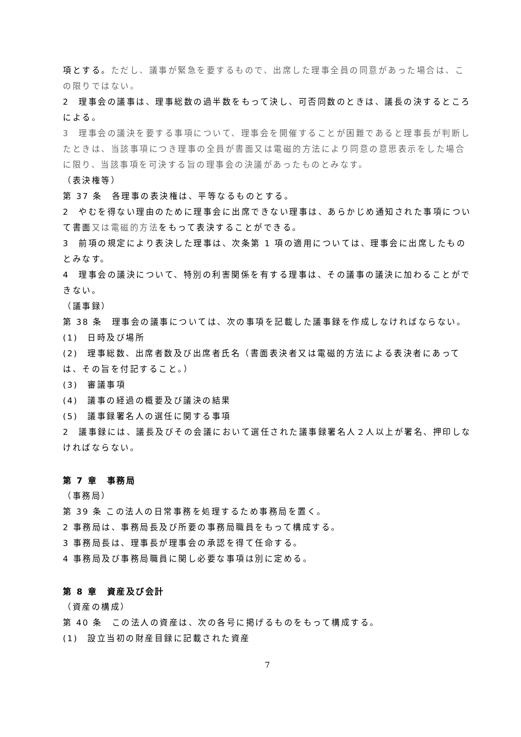項とする。ただし、議事が緊急を要するもので、出席した理事全員の同意があった場合は、この限りではない。
2　理事会の議事は、理事総数の過半数をもって決し、可否同数のときは、議長の決するところによる。
3　理事会の議決を要する事項について、理事会を開催することが困難であると理事長が判断したときは、当該事項につき理事の全員が書面又は電磁的方法により同意の意思表示をした場合に限り、当該事項を可決する旨の理事会の決議があったものとみなす。
（表決権等）
第 37 条　各理事の表決権は、平等なるものとする。
2　やむを得ない理由のために理事会に出席できない理事は、あらかじめ通知された事項について書面又は電磁的方法をもって表決することができる。
3　前項の規定により表決した理事は、次条第 1 項の適用については、理事会に出席したものとみなす。
4　理事会の議決について、特別の利害関係を有する理事は、その議事の議決に加わることができない。
（議事録）
第 38 条　理事会の議事については、次の事項を記載した議事録を作成しなければならない。
(1)　日時及び場所
(2)　理事総数、出席者数及び出席者氏名（書面表決者又は電磁的方法による表決者にあっては、その旨を付記すること。）
(3)　審議事項
(4)　議事の経過の概要及び議決の結果
(5)　議事録署名人の選任に関する事項
2　議事録には、議長及びその会議において選任された議事録署名人２人以上が署名、押印しなければならない。
第 7 章　事務局
（事務局）
第 39 条 この法人の日常事務を処理するため事務局を置く。
2 事務局は、事務局長及び所要の事務局職員をもって構成する。
3 事務局長は、理事長が理事会の承認を得て任命する。
4 事務局及び事務局職員に関し必要な事項は別に定める。
第 8 章　資産及び会計
（資産の構成）
第 40 条　この法人の資産は、次の各号に掲げるものをもって構成する。
(1)　設立当初の財産目録に記載された資産
7